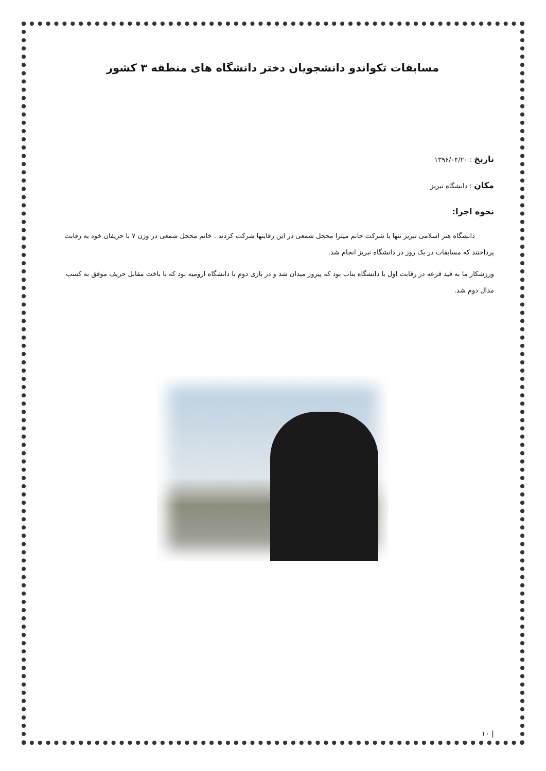مسابقات تکواندو دانشجویان دختر دانشگاه های منطقه ۳ کشور
تاریخ : ۱۳۹۶/۰۴/۲۰
مکان : دانشگاه تبریز
نحوه اجرا:
دانشگاه هنر اسلامی تبریز تنها با شرکت خانم میترا محجل شمعی در این رقابتها شرکت کردند . خانم محجل شمعی در وزن ۷ با حریفان خود به رقابت پرداختند که مسابقات در یک روز در دانشگاه تبریز انجام شد.
ورزشکار ما به قید قرعه در رقابت اول با دانشگاه بناب بود که پیروز میدان شد و در بازی دوم با دانشگاه ارومیه بود که با باخت مقابل حریف موفق به کسب مدال دوم شد.
| ۱۰